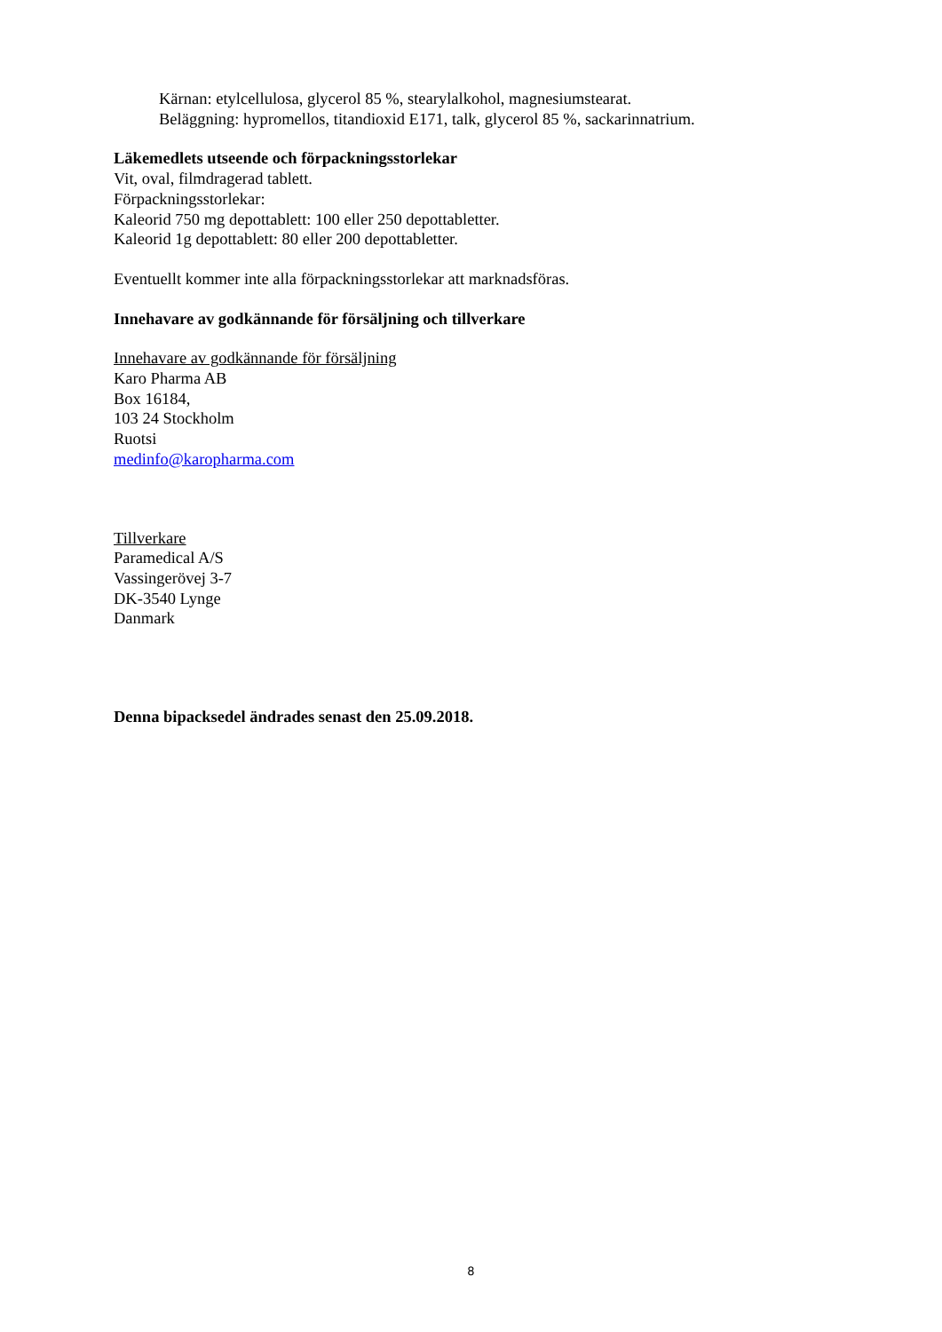Kärnan: etylcellulosa, glycerol 85 %, stearylalkohol, magnesiumstearat.
Beläggning: hypromellos, titandioxid E171, talk, glycerol 85 %, sackarinnatrium.
Läkemedlets utseende och förpackningsstorlekar
Vit, oval, filmdragerad tablett.
Förpackningsstorlekar:
Kaleorid 750 mg depottablett: 100 eller 250 depottabletter.
Kaleorid 1g depottablett: 80 eller 200 depottabletter.
Eventuellt kommer inte alla förpackningsstorlekar att marknadsföras.
Innehavare av godkännande för försäljning och tillverkare
Innehavare av godkännande för försäljning
Karo Pharma AB
Box 16184,
103 24 Stockholm
Ruotsi
medinfo@karopharma.com
Tillverkare
Paramedical A/S
Vassingerövej 3-7
DK-3540 Lynge
Danmark
Denna bipacksedel ändrades senast den 25.09.2018.
8